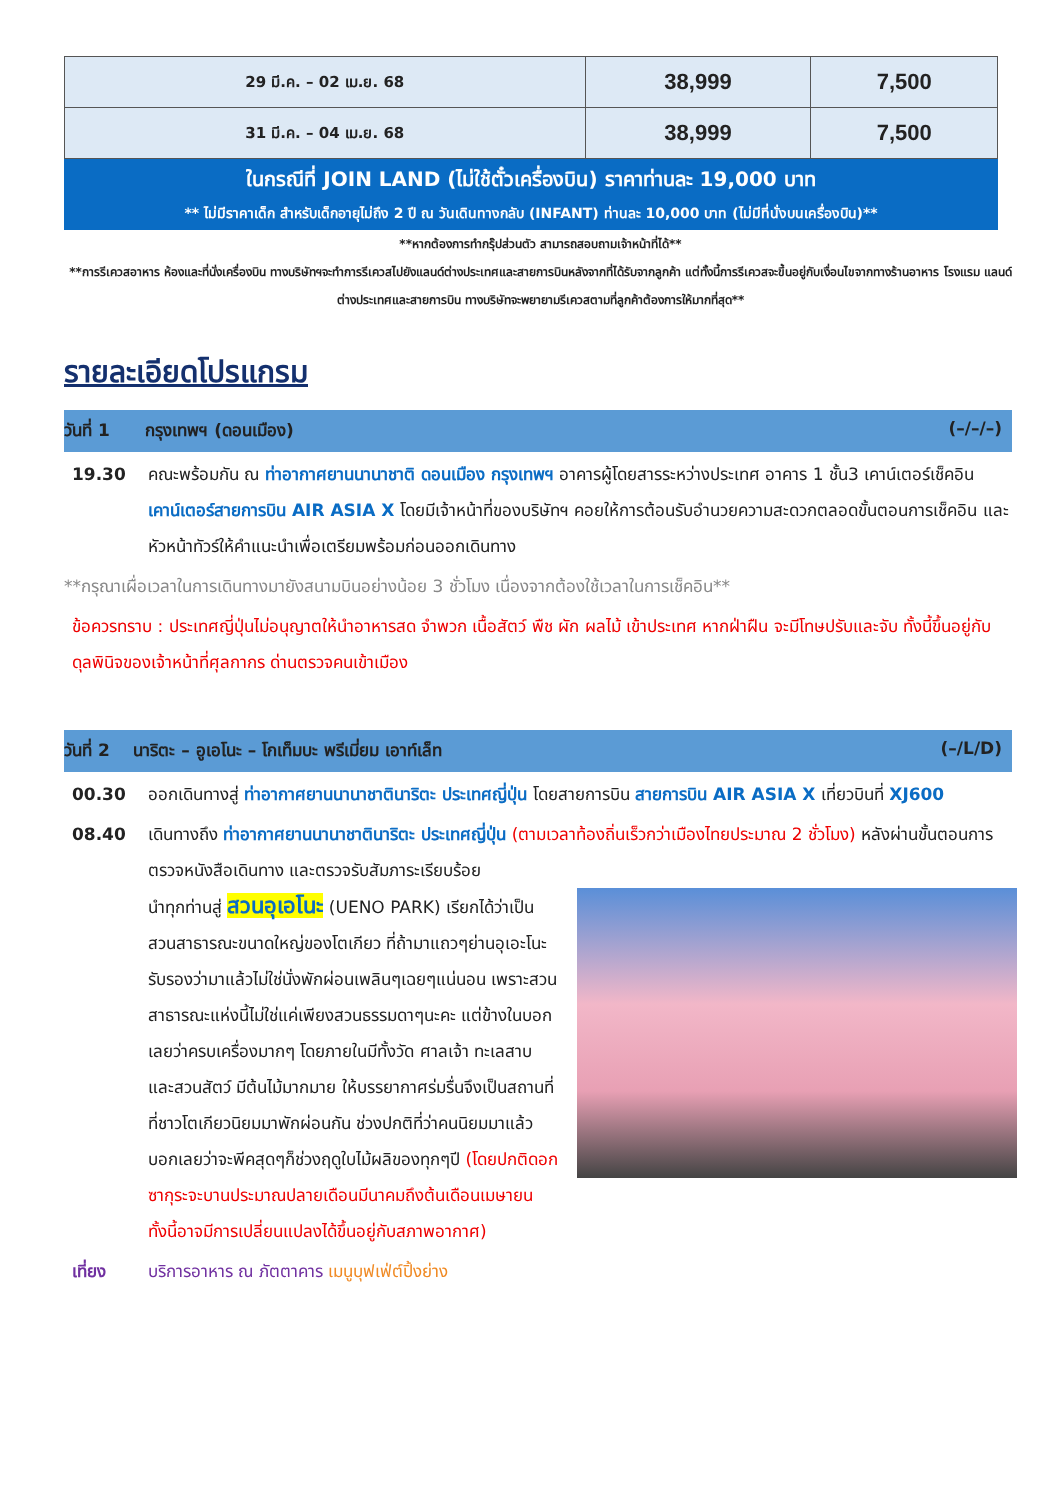| 29 มี.ค. – 02 เม.ย. 68 | 38,999 | 7,500 |
| 31 มี.ค. – 04 เม.ย. 68 | 38,999 | 7,500 |
ในกรณีที่ JOIN LAND (ไม่ใช้ตั๋วเครื่องบิน) ราคาท่านละ 19,000 บาท
** ไม่มีราคาเด็ก สำหรับเด็กอายุไม่ถึง 2 ปี ณ วันเดินทางกลับ (INFANT) ท่านละ 10,000 บาท (ไม่มีที่นั่งบนเครื่องบิน)**
**หากต้องการทำกรุ๊ปส่วนตัว สามารถสอบถามเจ้าหน้าที่ได้**
**การรีเควสอาหาร ห้องและที่นั่งเครื่องบิน ทางบริษัทฯจะทำการรีเควสไปยังแลนด์ต่างประเทศและสายการบินหลังจากที่ได้รับจากลูกค้า แต่ทั้งนี้การรีเควสจะขึ้นอยู่กับเงื่อนไขจากทางร้านอาหาร โรงแรม แลนด์ต่างประเทศและสายการบิน ทางบริษัทจะพยายามรีเควสตามที่ลูกค้าต้องการให้มากที่สุด**
รายละเอียดโปรแกรม
วันที่ 1 กรุงเทพฯ (ดอนเมือง) (–/–/–)
19.30 คณะพร้อมกัน ณ ท่าอากาศยานนานาชาติ ดอนเมือง กรุงเทพฯ อาคารผู้โดยสารระหว่างประเทศ อาคาร 1 ชั้น3 เคาน์เตอร์เช็คอิน เคาน์เตอร์สายการบิน AIR ASIA X โดยมีเจ้าหน้าที่ของบริษัทฯ คอยให้การต้อนรับอำนวยความสะดวกตลอดขั้นตอนการเช็คอิน และ หัวหน้าทัวร์ให้คำแนะนำเพื่อเตรียมพร้อมก่อนออกเดินทาง
**กรุณาเผื่อเวลาในการเดินทางมายังสนามบินอย่างน้อย 3 ชั่วโมง เนื่องจากต้องใช้เวลาในการเช็คอิน**
ข้อควรทราบ : ประเทศญี่ปุ่นไม่อนุญาตให้นำอาหารสด จำพวก เนื้อสัตว์ พืช ผัก ผลไม้ เข้าประเทศ หากฝ่าฝืน จะมีโทษปรับและจับ ทั้งนี้ขึ้นอยู่กับดุลพินิจของเจ้าหน้าที่ศุลกากร ด่านตรวจคนเข้าเมือง
วันที่ 2 นาริตะ – อูเอโนะ – โกเท็มบะ พรีเมี่ยม เอาท์เล็ท (–/L/D)
00.30 ออกเดินทางสู่ ท่าอากาศยานนานาชาตินาริตะ ประเทศญี่ปุ่น โดยสายการบิน สายการบิน AIR ASIA X เที่ยวบินที่ XJ600
08.40 เดินทางถึง ท่าอากาศยานนานาชาตินาริตะ ประเทศญี่ปุ่น (ตามเวลาท้องถิ่นเร็วกว่าเมืองไทยประมาณ 2 ชั่วโมง) หลังผ่านขั้นตอนการตรวจหนังสือเดินทาง และตรวจรับสัมภาระเรียบร้อย
นำทุกท่านสู่ สวนอุเอโนะ (UENO PARK) เรียกได้ว่าเป็นสวนสาธารณะขนาดใหญ่ของโตเกียว ที่ถ้ามาแถวๆย่านอุเอะโนะรับรองว่ามาแล้วไม่ใช่นั่งพักผ่อนเพลินๆเฉยๆแน่นอน เพราะสวนสาธารณะแห่งนี้ไม่ใช่แค่เพียงสวนธรรมดาๆนะคะ แต่ข้างในบอกเลยว่าครบเครื่องมากๆ โดยภายในมีทั้งวัด ศาลเจ้า ทะเลสาบ และสวนสัตว์ มีต้นไม้มากมาย ให้บรรยากาศร่มรื่นจึงเป็นสถานที่ที่ชาวโตเกียวนิยมมาพักผ่อนกัน ช่วงปกติที่ว่าคนนิยมมาแล้วบอกเลยว่าจะพีคสุดๆก็ช่วงฤดูใบไม้ผลิของทุกๆปี (โดยปกติดอกซากุระจะบานประมาณปลายเดือนมีนาคมถึงต้นเดือนเมษายน ทั้งนี้อาจมีการเปลี่ยนแปลงได้ขึ้นอยู่กับสภาพอากาศ)
เที่ยง บริการอาหาร ณ ภัตตาคาร เมนูบุฟเฟ่ต์ปิ้งย่าง